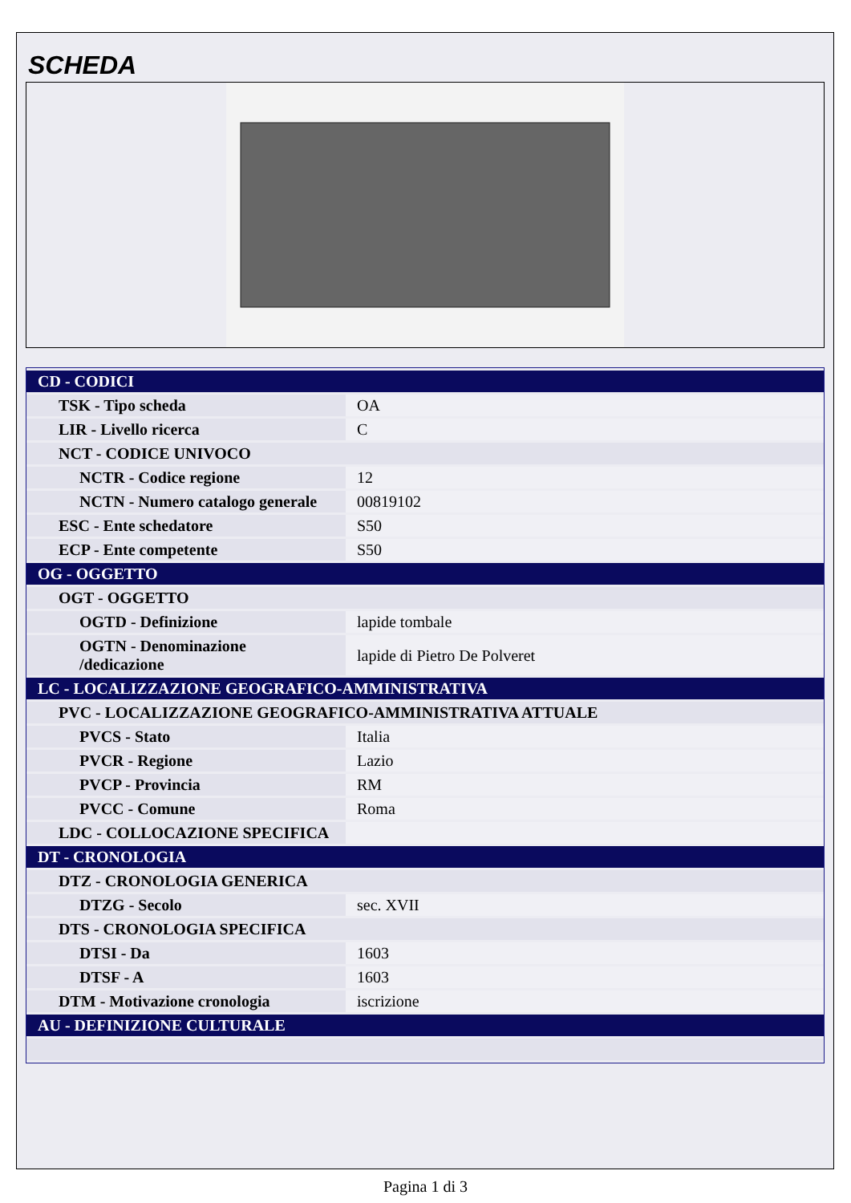SCHEDA
| CD - CODICI | |
| TSK - Tipo scheda | OA |
| LIR - Livello ricerca | C |
| NCT - CODICE UNIVOCO | |
| NCTR - Codice regione | 12 |
| NCTN - Numero catalogo generale | 00819102 |
| ESC - Ente schedatore | S50 |
| ECP - Ente competente | S50 |
| OG - OGGETTO | |
| OGT - OGGETTO | |
| OGTD - Definizione | lapide tombale |
| OGTN - Denominazione /dedicazione | lapide di Pietro De Polveret |
| LC - LOCALIZZAZIONE GEOGRAFICO-AMMINISTRATIVA | |
| PVC - LOCALIZZAZIONE GEOGRAFICO-AMMINISTRATIVA ATTUALE | |
| PVCS - Stato | Italia |
| PVCR - Regione | Lazio |
| PVCP - Provincia | RM |
| PVCC - Comune | Roma |
| LDC - COLLOCAZIONE SPECIFICA | |
| DT - CRONOLOGIA | |
| DTZ - CRONOLOGIA GENERICA | |
| DTZG - Secolo | sec. XVII |
| DTS - CRONOLOGIA SPECIFICA | |
| DTSI - Da | 1603 |
| DTSF - A | 1603 |
| DTM - Motivazione cronologia | iscrizione |
| AU - DEFINIZIONE CULTURALE | |
Pagina 1 di 3